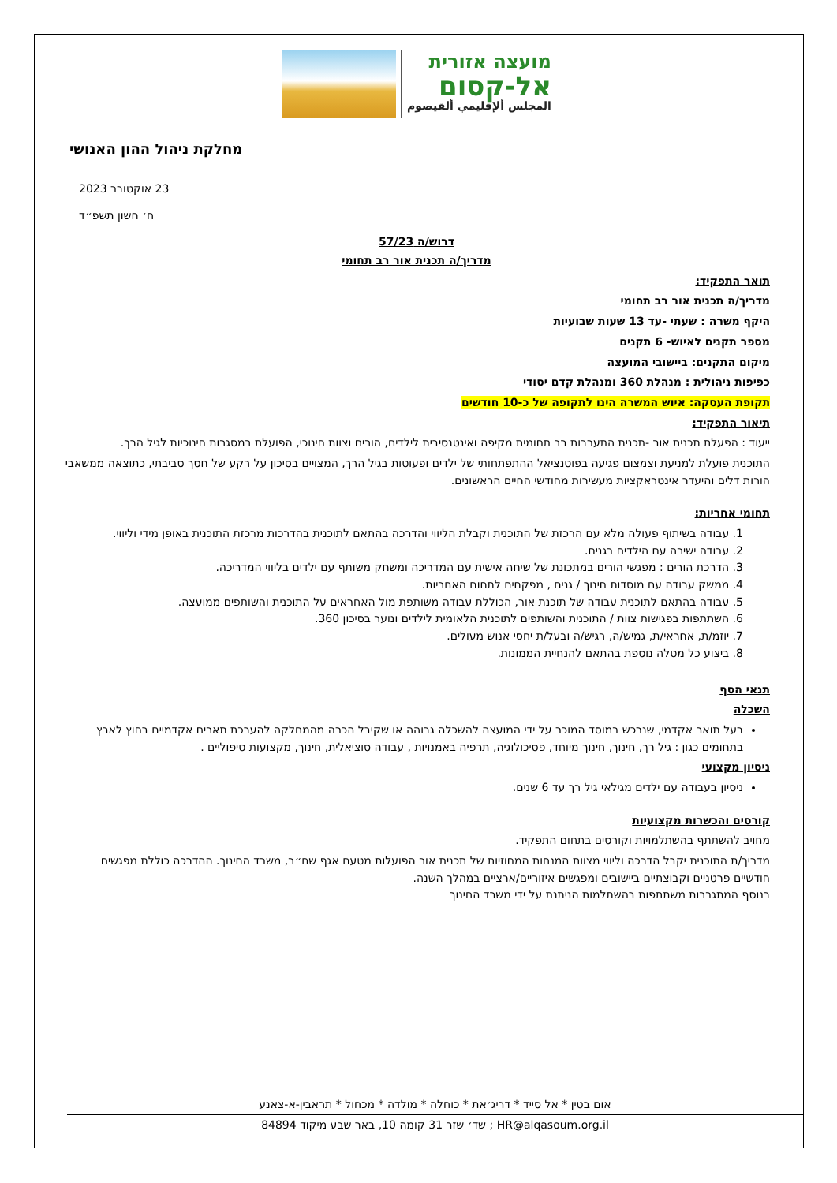מועצה אזורית
אל-קסום
المجلس ألإقليمي ألقيصوم
מחלקת ניהול ההון האנושי
23 אוקטובר 2023
ח׳ חשון תשפ״ד
דרוש/ה 57/23
מדריך/ה תכנית אור רב תחומי
תואר התפקיד:
מדריך/ה תכנית אור רב תחומי
היקף משרה : שעתי -עד 13 שעות שבועיות
מספר תקנים לאיוש- 6 תקנים
מיקום התקנים: ביישובי המועצה
כפיפות ניהולית : מנהלת 360 ומנהלת קדם יסודי
תקופת העסקה: איוש המשרה הינו לתקופה של כ-10 חודשים
תיאור התפקיד:
ייעוד : הפעלת תכנית אור -תכנית התערבות רב תחומית מקיפה ואינטנסיבית לילדים, הורים וצוות חינוכי, הפועלת במסגרות חינוכיות לגיל הרך.
התוכנית פועלת למניעת וצמצום פגיעה בפוטנציאל ההתפתחותי של ילדים ופעוטות בגיל הרך, המצויים בסיכון על רקע של חסך סביבתי, כתוצאה ממשאבי הורות דלים והיעדר אינטראקציות מעשירות מחודשי החיים הראשונים.
תחומי אחריות:
1. עבודה בשיתוף פעולה מלא עם הרכזת של התוכנית וקבלת הליווי והדרכה בהתאם לתוכנית בהדרכות מרכזת התוכנית באופן מידי וליווי.
2. עבודה ישירה עם הילדים בגנים.
3. הדרכת הורים : מפגשי הורים במתכונת של שיחה אישית עם המדריכה ומשחק משותף עם ילדים בליווי המדריכה.
4. ממשק עבודה עם מוסדות חינוך / גנים , מפקחים לתחום האחריות.
5. עבודה בהתאם לתוכנית עבודה של תוכנת אור, הכוללת עבודה משותפת מול האחראים על התוכנית והשותפים ממועצה.
6. השתתפות בפגישות צוות / התוכנית והשותפים לתוכנית הלאומית לילדים ונוער בסיכון 360.
7. יוזמ/ת, אחראי/ת, גמיש/ה, רגיש/ה ובעל/ת יחסי אנוש מעולים.
8. ביצוע כל מטלה נוספת בהתאם להנחיית הממונות.
תנאי הסף
השכלה
בעל תואר אקדמי, שנרכש במוסד המוכר על ידי המועצה להשכלה גבוהה או שקיבל הכרה מהמחלקה להערכת תארים אקדמיים בחוץ לארץ בתחומים כגון : גיל רך, חינוך, חינוך מיוחד, פסיכולוגיה, תרפיה באמנויות , עבודה סוציאלית, חינוך, מקצועות טיפוליים .
ניסיון מקצועי
ניסיון בעבודה עם ילדים מגילאי גיל רך עד 6 שנים.
קורסים והכשרות מקצועיות
מחויב להשתתף בהשתלמויות וקורסים בתחום התפקיד.
מדריך/ת התוכנית יקבל הדרכה וליווי מצוות המנחות המחוזיות של תכנית אור הפועלות מטעם אגף שח״ר, משרד החינוך. ההדרכה כוללת מפגשים חודשיים פרטניים וקבוצתיים ביישובים ומפגשים איזוריים/ארציים במהלך השנה.
בנוסף המתגברות משתתפות בהשתלמות הניתנת על ידי משרד החינוך
אום בטין * אל סייד * דריג׳את * כוחלה * מולדה * מכחול * תראבין-א-צאנע
HR@alqasoum.org.il ; שד׳ שזר 31 קומה 10, באר שבע מיקוד 84894